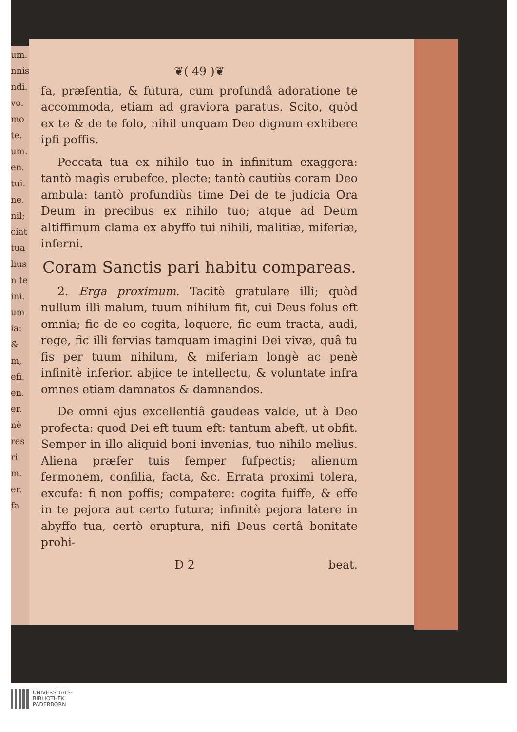um. nnis ndi. vo. mo te. um. en. tui. ne. nil; ciat tua lius n te ini. um ia: & m, efi. en. er. nè res ri. m. er. fa
❦( 49 )❦
fa, præfentia, & futura, cum profundâ adoratione te accommoda, etiam ad graviora paratus. Scito, quòd ex te & de te folo, nihil unquam Deo dignum exhibere ipfi poffis.
Peccata tua ex nihilo tuo in infinitum exaggera: tantò magìs erubefce, plecte; tantò cautiùs coram Deo ambula: tantò profundiùs time Dei de te judicia Ora Deum in precibus ex nihilo tuo; atque ad Deum altiffimum clama ex abyffo tui nihili, malitiæ, miferiæ, inferni.
Coram Sanctis pari habitu compareas.
2. Erga proximum. Tacitè gratulare illi; quòd nullum illi malum, tuum nihilum fit, cui Deus folus eft omnia; fic de eo cogita, loquere, fic eum tracta, audi, rege, fic illi fervias tamquam imagini Dei vivæ, quâ tu fis per tuum nihilum, & miferiam longè ac penè infinitè inferior. abjice te intellectu, & voluntate infra omnes etiam damnatos & damnandos.
De omni ejus excellentiâ gaudeas valde, ut à Deo profecta: quod Dei eft tuum eft: tantum abeft, ut obfit. Semper in illo aliquid boni invenias, tuo nihilo melius. Aliena præfer tuis femper fufpectis; alienum fermonem, confilia, facta, &c. Errata proximi tolera, excufa: fi non poffis; compatere: cogita fuiffe, & effe in te pejora aut certo futura; infinitè pejora latere in abyffo tua, certò eruptura, nifi Deus certâ bonitate prohi-
D 2 beat.
UNIVERSITÄTS-
BIBLIOTHEK
PADERBORN